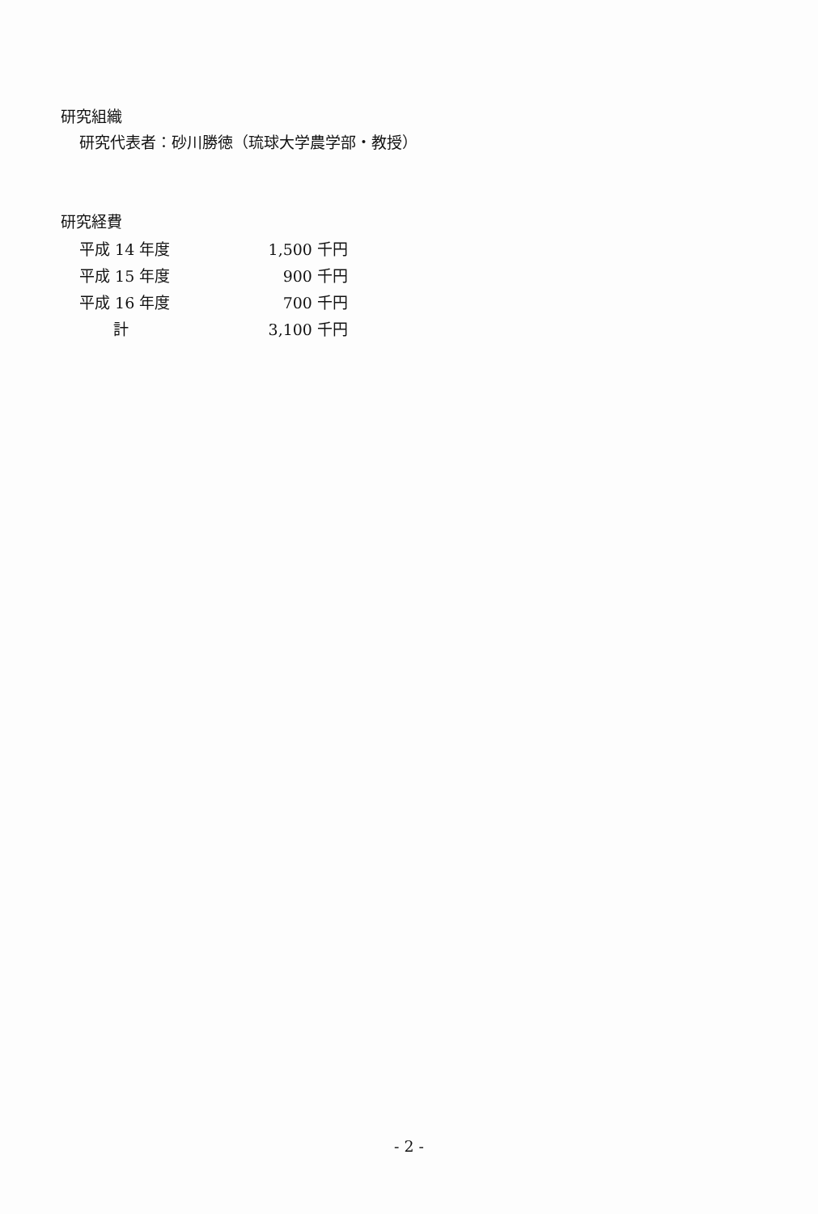研究組織
研究代表者：砂川勝徳（琉球大学農学部・教授）
研究経費
| 平成 14 年度 | 1,500 千円 |
| 平成 15 年度 | 900 千円 |
| 平成 16 年度 | 700 千円 |
| 計 | 3,100 千円 |
- 2 -